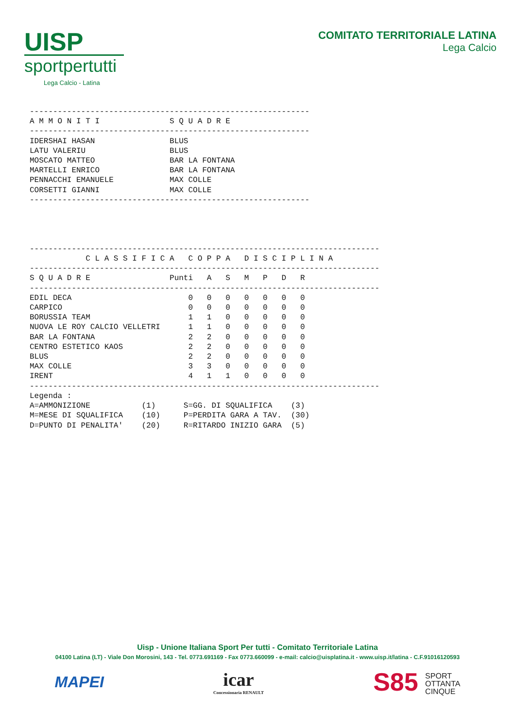UISP
sportpertutti
Lega Calcio - Latina
COMITATO TERRITORIALE LATINA
Lega Calcio
------------------------------------------------------------
A M M O N I T I               S Q U A D R E
------------------------------------------------------------
IDERSHAI HASAN                BLUS
LATU VALERIU                  BLUS
MOSCATO MATTEO                BAR LA FONTANA
MARTELLI ENRICO               BAR LA FONTANA
PENNACCHI EMANUELE            MAX COLLE
CORSETTI GIANNI               MAX COLLE
------------------------------------------------------------




---------------------------------------------------------------------------
            C L A S S I F I C A   C O P P A   D I S C I P L I N A
---------------------------------------------------------------------------
S Q U A D R E                 Punti   A   S   M   P   D   R
---------------------------------------------------------------------------
EDIL DECA                         0   0   0   0   0   0   0
CARPICO                           0   0   0   0   0   0   0
BORUSSIA TEAM                     1   1   0   0   0   0   0
NUOVA LE ROY CALCIO VELLETRI      1   1   0   0   0   0   0
BAR LA FONTANA                    2   2   0   0   0   0   0
CENTRO ESTETICO KAOS              2   2   0   0   0   0   0
BLUS                              2   2   0   0   0   0   0
MAX COLLE                         3   3   0   0   0   0   0
IRENT                             4   1   1   0   0   0   0
---------------------------------------------------------------------------
Legenda :
A=AMMONIZIONE           (1)      S=GG. DI SQUALIFICA    (3)
M=MESE DI SQUALIFICA    (10)     P=PERDITA GARA A TAV.  (30)
D=PUNTO DI PENALITA'    (20)     R=RITARDO INIZIO GARA  (5)
Uisp - Unione Italiana Sport Per tutti - Comitato Territoriale Latina
04100 Latina (LT) - Viale Don Morosini, 143 - Tel. 0773.691169 - Fax 0773.660099 - e-mail: calcio@uisplatina.it - www.uisp.it/latina - C.F.91016120593
MAPEI
icar
Concessionaria RENAULT
S85 SPORT
OTTANTA
CINQUE